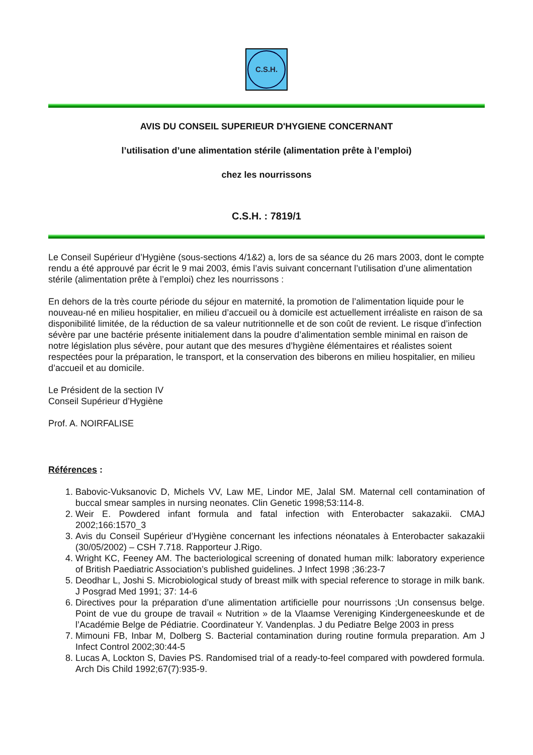C.S.H.
AVIS DU CONSEIL SUPERIEUR D'HYGIENE CONCERNANT
l’utilisation d’une alimentation stérile (alimentation prête à l’emploi)
chez les nourrissons
C.S.H. : 7819/1
Le Conseil Supérieur d’Hygiène (sous-sections 4/1&2) a, lors de sa séance du 26 mars 2003, dont le compte rendu a été approuvé par écrit le 9 mai 2003, émis l’avis suivant concernant l’utilisation d’une alimentation stérile (alimentation prête à l’emploi) chez les nourrissons :
En dehors de la très courte période du séjour en maternité, la promotion de l’alimentation liquide pour le nouveau-né en milieu hospitalier, en milieu d’accueil ou à domicile est actuellement irréaliste en raison de sa disponibilité limitée, de la réduction de sa valeur nutritionnelle et de son coût de revient. Le risque d’infection sévère par une bactérie présente initialement dans la poudre d’alimentation semble minimal en raison de notre législation plus sévère, pour autant que des mesures d’hygiène élémentaires et réalistes soient respectées pour la préparation, le transport, et la conservation des biberons en milieu hospitalier, en milieu d’accueil et au domicile.
Le Président de la section IV
Conseil Supérieur d’Hygiène
Prof. A. NOIRFALISE
Références :
1. Babovic-Vuksanovic D, Michels VV, Law ME, Lindor ME, Jalal SM. Maternal cell contamination of buccal smear samples in nursing neonates. Clin Genetic 1998;53:114-8.
2. Weir E. Powdered infant formula and fatal infection with Enterobacter sakazakii. CMAJ 2002;166:1570_3
3. Avis du Conseil Supérieur d’Hygiène concernant les infections néonatales à Enterobacter sakazakii (30/05/2002) – CSH 7.718. Rapporteur J.Rigo.
4. Wright KC, Feeney AM. The bacteriological screening of donated human milk: laboratory experience of British Paediatric Association’s published guidelines. J Infect 1998 ;36:23-7
5. Deodhar L, Joshi S. Microbiological study of breast milk with special reference to storage in milk bank. J Posgrad Med 1991; 37: 14-6
6. Directives pour la préparation d’une alimentation artificielle pour nourrissons ;Un consensus belge. Point de vue du groupe de travail « Nutrition » de la Vlaamse Vereniging Kindergeneeskunde et de l’Académie Belge de Pédiatrie. Coordinateur Y. Vandenplas. J du Pediatre Belge 2003 in press
7. Mimouni FB, Inbar M, Dolberg S. Bacterial contamination during routine formula preparation. Am J Infect Control 2002;30:44-5
8. Lucas A, Lockton S, Davies PS. Randomised trial of a ready-to-feel compared with powdered formula. Arch Dis Child 1992;67(7):935-9.